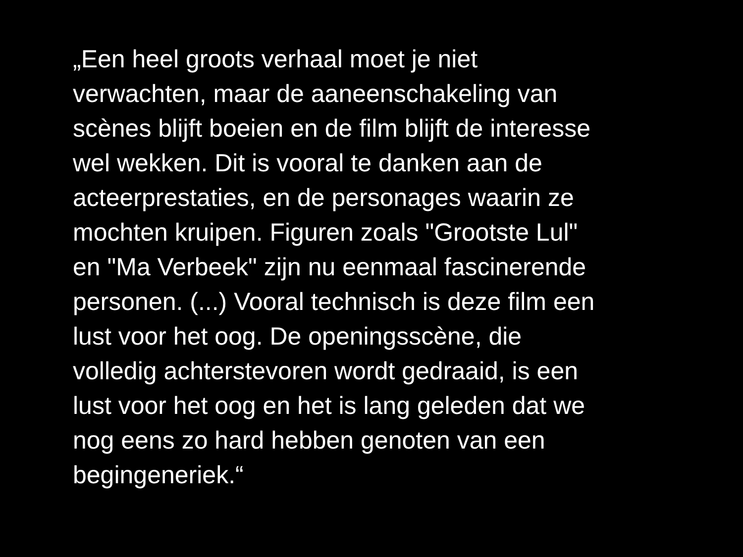„Een heel groots verhaal moet je niet
verwachten, maar de aaneenschakeling van
scènes blijft boeien en de film blijft de interesse
wel wekken. Dit is vooral te danken aan de
acteerprestaties, en de personages waarin ze
mochten kruipen. Figuren zoals "Grootste Lul"
en "Ma Verbeek" zijn nu eenmaal fascinerende
personen. (...) Vooral technisch is deze film een
lust voor het oog. De openingsscène, die
volledig achterstevoren wordt gedraaid, is een
lust voor het oog en het is lang geleden dat we
nog eens zo hard hebben genoten van een
begingeneriek.“